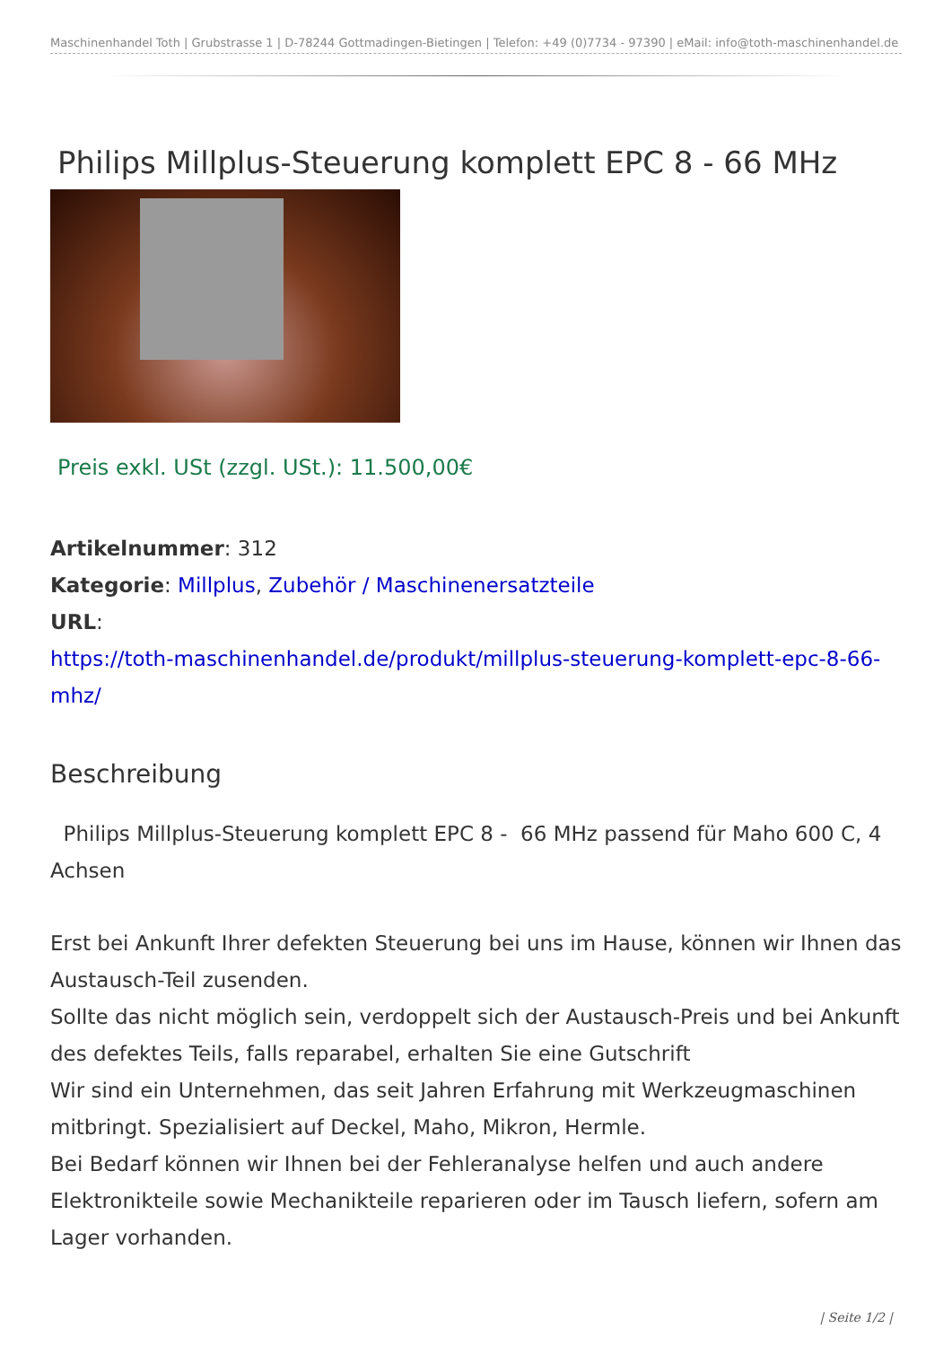Maschinenhandel Toth | Grubstrasse 1 | D-78244 Gottmadingen-Bietingen | Telefon: +49 (0)7734 - 97390 | eMail: info@toth-maschinenhandel.de
Philips Millplus-Steuerung komplett EPC 8 - 66 MHz
Preis exkl. USt (zzgl. USt.): 11.500,00€
Artikelnummer: 312
Kategorie: Millplus, Zubehör / Maschinenersatzteile
URL:
https://toth-maschinenhandel.de/produkt/millplus-steuerung-komplett-epc-8-66-mhz/
Beschreibung
Philips Millplus-Steuerung komplett EPC 8 - 66 MHz passend für Maho 600 C, 4 Achsen
Erst bei Ankunft Ihrer defekten Steuerung bei uns im Hause, können wir Ihnen das Austausch-Teil zusenden.
Sollte das nicht möglich sein, verdoppelt sich der Austausch-Preis und bei Ankunft des defektes Teils, falls reparabel, erhalten Sie eine Gutschrift
Wir sind ein Unternehmen, das seit Jahren Erfahrung mit Werkzeugmaschinen mitbringt. Spezialisiert auf Deckel, Maho, Mikron, Hermle.
Bei Bedarf können wir Ihnen bei der Fehleranalyse helfen und auch andere Elektronikteile sowie Mechanikteile reparieren oder im Tausch liefern, sofern am Lager vorhanden.
| Seite 1/2 |